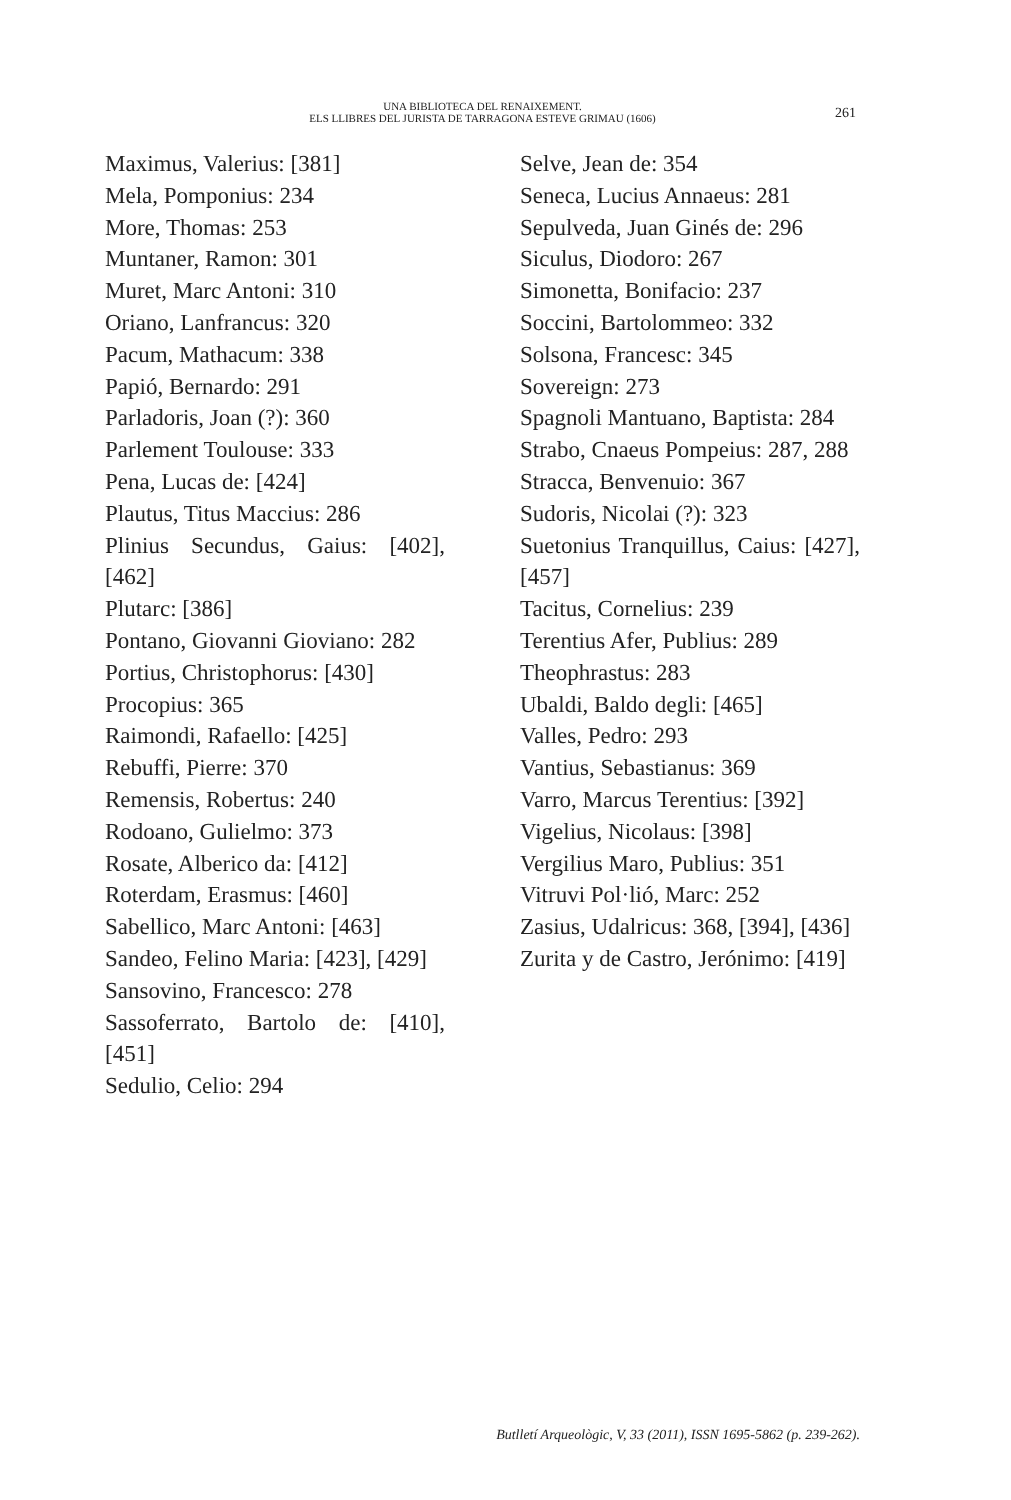UNA BIBLIOTECA DEL RENAIXEMENT.
ELS LLIBRES DEL JURISTA DE TARRAGONA ESTEVE GRIMAU (1606)
261
Maximus, Valerius: [381]
Mela, Pomponius: 234
More, Thomas: 253
Muntaner, Ramon: 301
Muret, Marc Antoni: 310
Oriano, Lanfrancus: 320
Pacum, Mathacum: 338
Papió, Bernardo: 291
Parladoris, Joan (?): 360
Parlement Toulouse: 333
Pena, Lucas de: [424]
Plautus, Titus Maccius: 286
Plinius Secundus, Gaius: [402], [462]
Plutarc: [386]
Pontano, Giovanni Gioviano: 282
Portius, Christophorus: [430]
Procopius: 365
Raimondi, Rafaello: [425]
Rebuffi, Pierre: 370
Remensis, Robertus: 240
Rodoano, Gulielmo: 373
Rosate, Alberico da: [412]
Roterdam, Erasmus: [460]
Sabellico, Marc Antoni: [463]
Sandeo, Felino Maria: [423], [429]
Sansovino, Francesco: 278
Sassoferrato, Bartolo de: [410], [451]
Sedulio, Celio: 294
Selve, Jean de: 354
Seneca, Lucius Annaeus: 281
Sepulveda, Juan Ginés de: 296
Siculus, Diodoro: 267
Simonetta, Bonifacio: 237
Soccini, Bartolommeo: 332
Solsona, Francesc: 345
Sovereign: 273
Spagnoli Mantuano, Baptista: 284
Strabo, Cnaeus Pompeius: 287, 288
Stracca, Benvenuio: 367
Sudoris, Nicolai (?): 323
Suetonius Tranquillus, Caius: [427], [457]
Tacitus, Cornelius: 239
Terentius Afer, Publius: 289
Theophrastus: 283
Ubaldi, Baldo degli: [465]
Valles, Pedro: 293
Vantius, Sebastianus: 369
Varro, Marcus Terentius: [392]
Vigelius, Nicolaus: [398]
Vergilius Maro, Publius: 351
Vitruvi Pol·lió, Marc: 252
Zasius, Udalricus: 368, [394], [436]
Zurita y de Castro, Jerónimo: [419]
Butlletí Arqueològic, V, 33 (2011), ISSN 1695-5862 (p. 239-262).